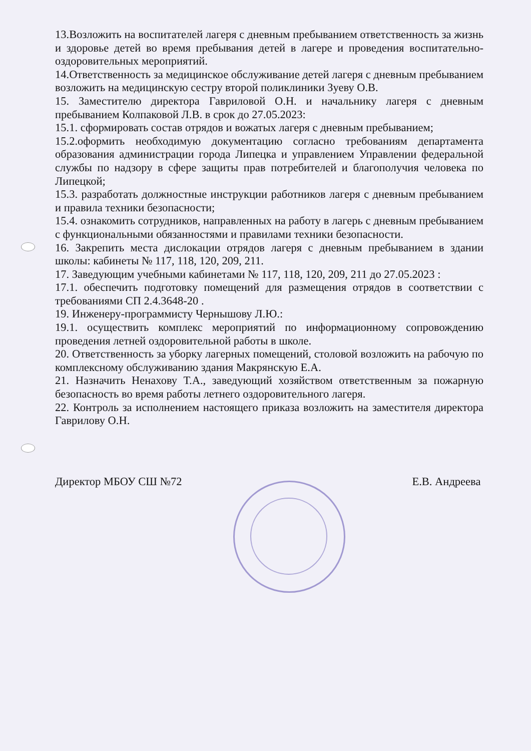13.Возложить на воспитателей лагеря с дневным пребыванием ответственность за жизнь и здоровье детей во время пребывания детей в лагере и проведения воспитательно-оздоровительных мероприятий.
14.Ответственность за медицинское обслуживание детей лагеря с дневным пребыванием возложить на медицинскую сестру второй поликлиники Зуеву О.В.
15. Заместителю директора Гавриловой О.Н. и начальнику лагеря с дневным пребыванием Колпаковой Л.В. в срок до 27.05.2023:
15.1. сформировать состав отрядов и вожатых лагеря с дневным пребыванием;
15.2.оформить необходимую документацию согласно требованиям департамента образования администрации города Липецка и управлением Управлении федеральной службы по надзору в сфере защиты прав потребителей и благополучия человека по Липецкой;
15.3. разработать должностные инструкции работников лагеря с дневным пребыванием и правила техники безопасности;
15.4. ознакомить сотрудников, направленных на работу в лагерь с дневным пребыванием с функциональными обязанностями и правилами техники безопасности.
16. Закрепить места дислокации отрядов лагеря с дневным пребыванием в здании школы: кабинеты № 117, 118, 120, 209, 211.
17. Заведующим учебными кабинетами № 117, 118, 120, 209, 211 до 27.05.2023 :
17.1. обеспечить подготовку помещений для размещения отрядов в соответствии с требованиями СП 2.4.3648-20 .
19. Инженеру-программисту Чернышову Л.Ю.:
19.1. осуществить комплекс мероприятий по информационному сопровождению проведения летней оздоровительной работы в школе.
20. Ответственность за уборку лагерных помещений, столовой возложить на рабочую по комплексному обслуживанию здания Макрянскую Е.А.
21. Назначить Ненахову Т.А., заведующий хозяйством ответственным за пожарную безопасность во время работы летнего оздоровительного лагеря.
22. Контроль за исполнением настоящего приказа возложить на заместителя директора Гаврилову О.Н.
Директор МБОУ СШ №72 Е.В. Андреева